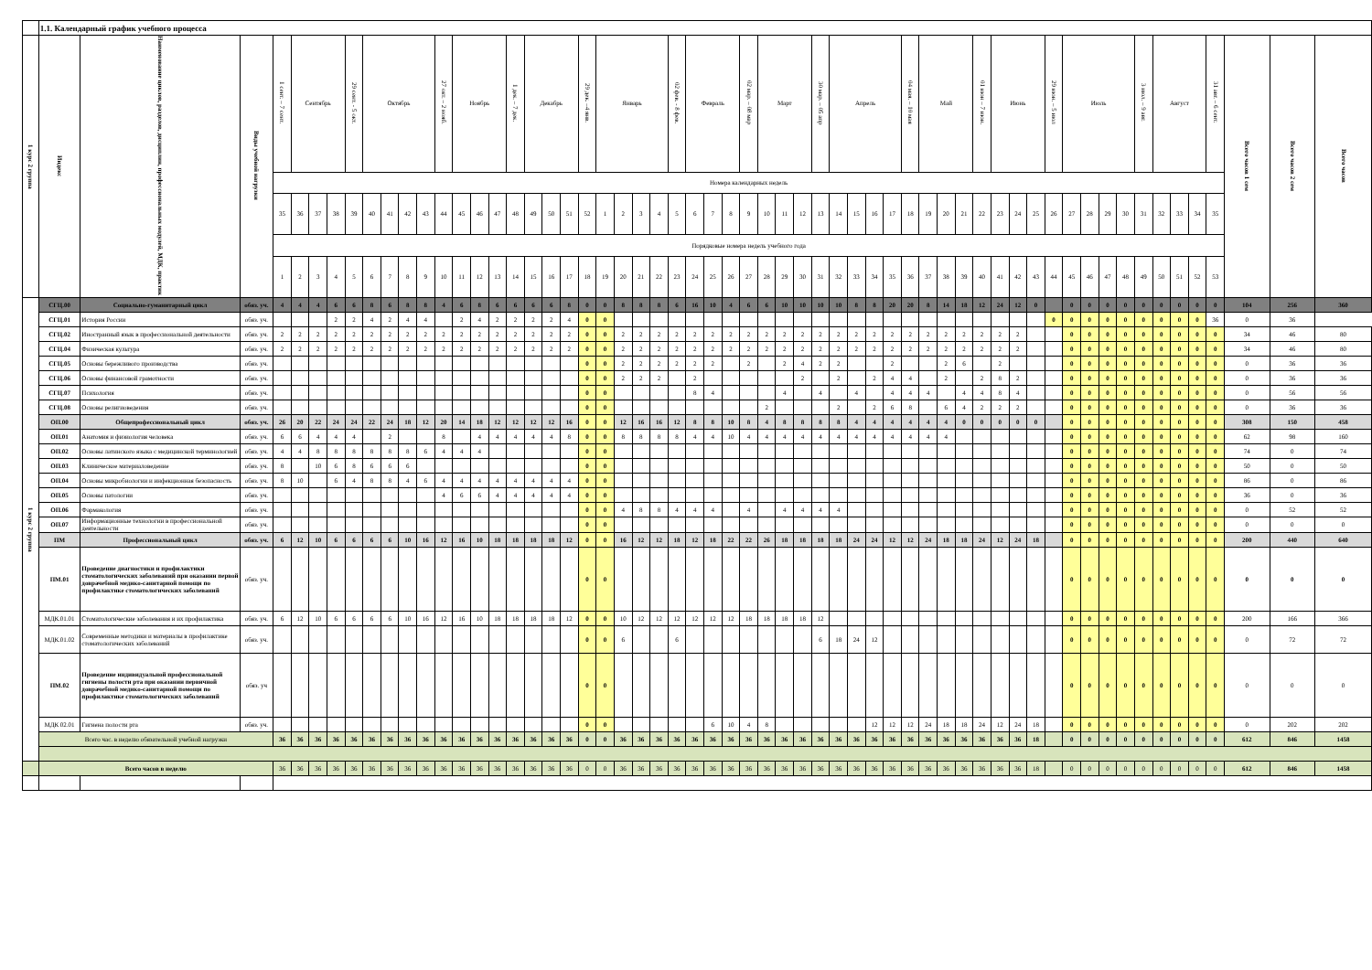| | 1.1. Календарный график учебного процесса | | | | | | | | | | | | | | | | | | | | | | | | | | | | | | | | | | | | | | | | | | | | | | | | | | | | | | | | | | |
| 1 курс 2 группа | Индекс | Наименование циклов, разделов, дисциплин, профессиональных модулей, МДК, практик | Виды учебной нагрузки | 1 сент. – 7 сент. | Сентябрь | | | 29 сент. - 5 окт. | Октябрь | | | | 27 окт. – 2 нояб. | Ноябрь | | | 1 дек. – 7 дек. | Декабрь | | | 29 дек. –4 янв. | Январь | | | | 02 фев. - 8 фев. | Февраль | | | 02 мар. – 08 мар | Март | | | 30 мар. – 05 апр | Апрель | | | | 04 мая. – 10 мая | Май | | | 01 июн – 7 июн. | Июнь | | | 29 июн. – 5 июл | Июль | | | | 3 июл. – 9 авг. | Август | | | 31 авг. – 6 сент. | Всего часов 1 сем | Всего часов 2 сем | Всего часов |
| | | | | Номера календарных недель | | | | | | | | | | | | | | | | | | | | | | | | | | | | | | | | | | | | | | | | | | | | | | | | | | | | | | | |
| | | | | 35 | 36 | 37 | 38 | 39 | 40 | 41 | 42 | 43 | 44 | 45 | 46 | 47 | 48 | 49 | 50 | 51 | 52 | 1 | 2 | 3 | 4 | 5 | 6 | 7 | 8 | 9 | 10 | 11 | 12 | 13 | 14 | 15 | 16 | 17 | 18 | 19 | 20 | 21 | 22 | 23 | 24 | 25 | 26 | 27 | 28 | 29 | 30 | 31 | 32 | 33 | 34 | 35 | | | |
| | | | | Порядковые номера недель учебного года | | | | | | | | | | | | | | | | | | | | | | | | | | | | | | | | | | | | | | | | | | | | | | | | | | | | | | | |
| | | | | 1 | 2 | 3 | 4 | 5 | 6 | 7 | 8 | 9 | 10 | 11 | 12 | 13 | 14 | 15 | 16 | 17 | 18 | 19 | 20 | 21 | 22 | 23 | 24 | 25 | 26 | 27 | 28 | 29 | 30 | 31 | 32 | 33 | 34 | 35 | 36 | 37 | 38 | 39 | 40 | 41 | 42 | 43 | 44 | 45 | 46 | 47 | 48 | 49 | 50 | 51 | 52 | 53 | | | |
| 1 курс 2 группа | СГЦ.00 | Социально-гуманитарный цикл | обяз. уч. | 4 | 4 | 4 | 6 | 6 | 8 | 6 | 8 | 8 | 4 | 6 | 8 | 6 | 6 | 6 | 6 | 8 | 0 | 0 | 8 | 8 | 8 | 6 | 16 | 10 | 4 | 6 | 6 | 10 | 10 | 10 | 10 | 8 | 8 | 20 | 20 | 8 | 14 | 18 | 12 | 24 | 12 | 0 | | 0 | 0 | 0 | 0 | 0 | 0 | 0 | 0 | 0 | 104 | 256 | 360 |
| | СГЦ.01 | История России | обяз. уч. | | | | 2 | 2 | 4 | 2 | 4 | 4 | | 2 | 4 | 2 | 2 | 2 | 2 | 4 | 0 | 0 | | | | | | | | | | | | | | | | | | | | | | | | | 0 | 0 | 0 | 0 | 0 | 0 | 0 | 0 | 0 | 36 | 0 | 36 | |
| | СГЦ.02 | Иностранный язык в профессиональной деятельности | обяз. уч. | 2 | 2 | 2 | 2 | 2 | 2 | 2 | 2 | 2 | 2 | 2 | 2 | 2 | 2 | 2 | 2 | 2 | 0 | 0 | 2 | 2 | 2 | 2 | 2 | 2 | 2 | 2 | 2 | 2 | 2 | 2 | 2 | 2 | 2 | 2 | 2 | 2 | 2 | 2 | 2 | 2 | 2 | | | 0 | 0 | 0 | 0 | 0 | 0 | 0 | 0 | 0 | 34 | 46 | 80 |
| | СГЦ.04 | Физическая культура | обяз. уч. | 2 | 2 | 2 | 2 | 2 | 2 | 2 | 2 | 2 | 2 | 2 | 2 | 2 | 2 | 2 | 2 | 2 | 0 | 0 | 2 | 2 | 2 | 2 | 2 | 2 | 2 | 2 | 2 | 2 | 2 | 2 | 2 | 2 | 2 | 2 | 2 | 2 | 2 | 2 | 2 | 2 | 2 | | | 0 | 0 | 0 | 0 | 0 | 0 | 0 | 0 | 0 | 34 | 46 | 80 |
| | СГЦ.05 | Основы бережливого производства | обяз. уч. | | | | | | | | | | | | | | | | | | 0 | 0 | 2 | 2 | 2 | 2 | 2 | 2 | | 2 | | 2 | 4 | 2 | 2 | | | 2 | | | 2 | 6 | | 2 | | | | 0 | 0 | 0 | 0 | 0 | 0 | 0 | 0 | 0 | 0 | 36 | 36 |
| | СГЦ.06 | Основы финансовой грамотности | обяз. уч. | | | | | | | | | | | | | | | | | | 0 | 0 | 2 | 2 | 2 | | 2 | | | | | | 2 | | 2 | | 2 | 4 | 4 | | 2 | | 2 | 8 | 2 | | | 0 | 0 | 0 | 0 | 0 | 0 | 0 | 0 | 0 | 0 | 36 | 36 |
| | СГЦ.07 | Психология | обяз. уч. | | | | | | | | | | | | | | | | | | 0 | 0 | | | | | 8 | 4 | | | | 4 | | 4 | | 4 | | 4 | 4 | 4 | | 4 | 4 | 8 | 4 | | | 0 | 0 | 0 | 0 | 0 | 0 | 0 | 0 | 0 | 0 | 56 | 56 |
| | СГЦ.08 | Основы религиоведения | обяз. уч. | | | | | | | | | | | | | | | | | | 0 | 0 | | | | | | | | | 2 | | | | 2 | | 2 | 6 | 8 | | 6 | 4 | 2 | 2 | 2 | | | 0 | 0 | 0 | 0 | 0 | 0 | 0 | 0 | 0 | 0 | 36 | 36 |
| | ОП.00 | Общепрофессиональный цикл | обяз. уч. | 26 | 20 | 22 | 24 | 24 | 22 | 24 | 18 | 12 | 20 | 14 | 18 | 12 | 12 | 12 | 12 | 16 | 0 | 0 | 12 | 16 | 16 | 12 | 8 | 8 | 10 | 8 | 4 | 8 | 8 | 8 | 8 | 4 | 4 | 4 | 4 | 4 | 4 | 0 | 0 | 0 | 0 | 0 | | 0 | 0 | 0 | 0 | 0 | 0 | 0 | 0 | 0 | 308 | 150 | 458 |
| | ОП.01 | Анатомия и физиология человека | обяз. уч. | 6 | 6 | 4 | 4 | 4 | | 2 | | | 8 | | 4 | 4 | 4 | 4 | 4 | 8 | 0 | 0 | 8 | 8 | 8 | 8 | 4 | 4 | 10 | 4 | 4 | 4 | 4 | 4 | 4 | 4 | 4 | 4 | 4 | 4 | 4 | | | | | | | 0 | 0 | 0 | 0 | 0 | 0 | 0 | 0 | 0 | 62 | 98 | 160 |
| | ОП.02 | Основы латинского языка с медицинской терминологией | обяз. уч. | 4 | 4 | 8 | 8 | 8 | 8 | 8 | 8 | 6 | 4 | 4 | 4 | | | | | | 0 | 0 | | | | | | | | | | | | | | | | | | | | | | | | | | 0 | 0 | 0 | 0 | 0 | 0 | 0 | 0 | 0 | 74 | 0 | 74 |
| | ОП.03 | Клиническое материаловедение | обяз. уч. | 8 | | 10 | 6 | 8 | 6 | 6 | 6 | | | | | | | | | | 0 | 0 | | | | | | | | | | | | | | | | | | | | | | | | | | 0 | 0 | 0 | 0 | 0 | 0 | 0 | 0 | 0 | 50 | 0 | 50 |
| | ОП.04 | Основы микробиологии и инфекционная безопасность | обяз. уч. | 8 | 10 | | 6 | 4 | 8 | 8 | 4 | 6 | 4 | 4 | 4 | 4 | 4 | 4 | 4 | 4 | 0 | 0 | | | | | | | | | | | | | | | | | | | | | | | | | | 0 | 0 | 0 | 0 | 0 | 0 | 0 | 0 | 0 | 86 | 0 | 86 |
| | ОП.05 | Основы патологии | обяз. уч. | | | | | | | | | | 4 | 6 | 6 | 4 | 4 | 4 | 4 | 4 | 0 | 0 | | | | | | | | | | | | | | | | | | | | | | | | | | 0 | 0 | 0 | 0 | 0 | 0 | 0 | 0 | 0 | 36 | 0 | 36 |
| | ОП.06 | Фармакология | обяз. уч. | | | | | | | | | | | | | | | | | | 0 | 0 | 4 | 8 | 8 | 4 | 4 | 4 | | 4 | | 4 | 4 | 4 | 4 | | | | | | | | | | | | | 0 | 0 | 0 | 0 | 0 | 0 | 0 | 0 | 0 | 0 | 52 | 52 |
| | ОП.07 | Информационные технологии в профессиональной деятельности | обяз. уч. | | | | | | | | | | | | | | | | | | 0 | 0 | | | | | | | | | | | | | | | | | | | | | | | | | | 0 | 0 | 0 | 0 | 0 | 0 | 0 | 0 | 0 | 0 | 0 | 0 |
| | ПМ | Профессиональный цикл | обяз. уч. | 6 | 12 | 10 | 6 | 6 | 6 | 6 | 10 | 16 | 12 | 16 | 10 | 18 | 18 | 18 | 18 | 12 | 0 | 0 | 16 | 12 | 12 | 18 | 12 | 18 | 22 | 22 | 26 | 18 | 18 | 18 | 18 | 24 | 24 | 12 | 12 | 24 | 18 | 18 | 24 | 12 | 24 | 18 | | 0 | 0 | 0 | 0 | 0 | 0 | 0 | 0 | 0 | 200 | 440 | 640 |
| | ПМ.01 | Проведение диагностики и профилактики стоматологических заболеваний при оказании первой доврачебной медико-санитарной помощи по профилактике стоматологических заболеваний | обяз. уч. | | | | | | | | | | | | | | | | | | 0 | 0 | | | | | | | | | | | | | | | | | | | | | | | | | | 0 | 0 | 0 | 0 | 0 | 0 | 0 | 0 | 0 | 0 | 0 | 0 |
| | МДК.01.01 | Стоматологические заболевания и их профилактика | обяз. уч. | 6 | 12 | 10 | 6 | 6 | 6 | 6 | 10 | 16 | 12 | 16 | 10 | 18 | 18 | 18 | 18 | 12 | 0 | 0 | 10 | 12 | 12 | 12 | 12 | 12 | 12 | 18 | 18 | 18 | 18 | 12 | | | | | | | | | | | | | | 0 | 0 | 0 | 0 | 0 | 0 | 0 | 0 | 0 | 200 | 166 | 366 |
| | МДК.01.02 | Современные методики и материалы в профилактике стоматологических заболеваний | обяз. уч. | | | | | | | | | | | | | | | | | | 0 | 0 | 6 | | | 6 | | | | | | | | 6 | 18 | 24 | 12 | | | | | | | | | | | 0 | 0 | 0 | 0 | 0 | 0 | 0 | 0 | 0 | 0 | 72 | 72 |
| | ПМ.02 | Проведение индивидуальной профессиональной гигиены полости рта при оказании первичной доврачебной медико-санитарной помощи по профилактике стоматологических заболеваний | обяз. уч | | | | | | | | | | | | | | | | | | 0 | 0 | | | | | | | | | | | | | | | | | | | | | | | | | | 0 | 0 | 0 | 0 | 0 | 0 | 0 | 0 | 0 | 0 | 0 | 0 |
| | МДК 02.01 | Гигиена полости рта | обяз. уч. | | | | | | | | | | | | | | | | | | 0 | 0 | | | | | | 6 | 10 | 4 | 8 | | | | | | 12 | 12 | 12 | 24 | 18 | 18 | 24 | 12 | 24 | 18 | | 0 | 0 | 0 | 0 | 0 | 0 | 0 | 0 | 0 | 0 | 202 | 202 |
| | Всего час. в неделю обязательной учебной нагрузки | | | 36 | 36 | 36 | 36 | 36 | 36 | 36 | 36 | 36 | 36 | 36 | 36 | 36 | 36 | 36 | 36 | 36 | 0 | 0 | 36 | 36 | 36 | 36 | 36 | 36 | 36 | 36 | 36 | 36 | 36 | 36 | 36 | 36 | 36 | 36 | 36 | 36 | 36 | 36 | 36 | 36 | 36 | 18 | | 0 | 0 | 0 | 0 | 0 | 0 | 0 | 0 | 0 | 612 | 846 | 1458 |
| | Всего часов в неделю | | | 36 | 36 | 36 | 36 | 36 | 36 | 36 | 36 | 36 | 36 | 36 | 36 | 36 | 36 | 36 | 36 | 36 | 0 | 0 | 36 | 36 | 36 | 36 | 36 | 36 | 36 | 36 | 36 | 36 | 36 | 36 | 36 | 36 | 36 | 36 | 36 | 36 | 36 | 36 | 36 | 36 | 36 | 18 | | 0 | 0 | 0 | 0 | 0 | 0 | 0 | 0 | 0 | 612 | 846 | 1458 |